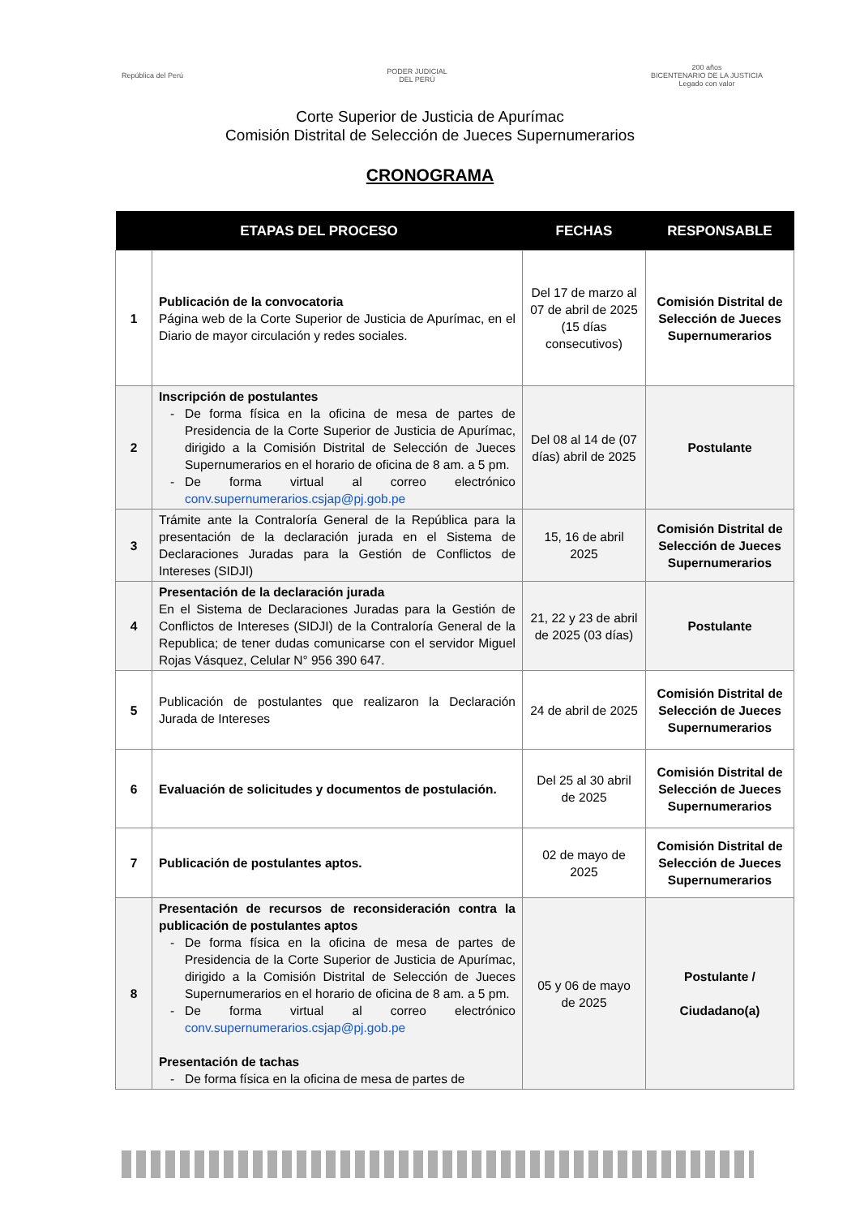República del Perú
PODER JUDICIAL
DEL PERÚ
200 años
BICENTENARIO DE LA JUSTICIA
Legado con valor
Corte Superior de Justicia de Apurímac
Comisión Distrital de Selección de Jueces Supernumerarios
CRONOGRAMA
| ETAPAS DEL PROCESO | | FECHAS | RESPONSABLE |
| --- | --- | --- | --- |
| 1 | Publicación de la convocatoria Página web de la Corte Superior de Justicia de Apurímac, en el Diario de mayor circulación y redes sociales. | Del 17 de marzo al 07 de abril de 2025 (15 días consecutivos) | Comisión Distrital de Selección de Jueces Supernumerarios |
| 2 | Inscripción de postulantes De forma física en la oficina de mesa de partes de Presidencia de la Corte Superior de Justicia de Apurímac, dirigido a la Comisión Distrital de Selección de Jueces Supernumerarios en el horario de oficina de 8 am. a 5 pm. De forma virtual al correo electrónico conv.supernumerarios.csjap@pj.gob.pe | Del 08 al 14 de (07 días) abril de 2025 | Postulante |
| 3 | Trámite ante la Contraloría General de la República para la presentación de la declaración jurada en el Sistema de Declaraciones Juradas para la Gestión de Conflictos de Intereses (SIDJI) | 15, 16 de abril 2025 | Comisión Distrital de Selección de Jueces Supernumerarios |
| 4 | Presentación de la declaración jurada En el Sistema de Declaraciones Juradas para la Gestión de Conflictos de Intereses (SIDJI) de la Contraloría General de la Republica; de tener dudas comunicarse con el servidor Miguel Rojas Vásquez, Celular N° 956 390 647. | 21, 22 y 23 de abril de 2025 (03 días) | Postulante |
| 5 | Publicación de postulantes que realizaron la Declaración Jurada de Intereses | 24 de abril de 2025 | Comisión Distrital de Selección de Jueces Supernumerarios |
| 6 | Evaluación de solicitudes y documentos de postulación. | Del 25 al 30 abril de 2025 | Comisión Distrital de Selección de Jueces Supernumerarios |
| 7 | Publicación de postulantes aptos. | 02 de mayo de 2025 | Comisión Distrital de Selección de Jueces Supernumerarios |
| 8 | Presentación de recursos de reconsideración contra la publicación de postulantes aptos De forma física en la oficina de mesa de partes de Presidencia de la Corte Superior de Justicia de Apurímac, dirigido a la Comisión Distrital de Selección de Jueces Supernumerarios en el horario de oficina de 8 am. a 5 pm. De forma virtual al correo electrónico conv.supernumerarios.csjap@pj.gob.pe Presentación de tachas De forma física en la oficina de mesa de partes de | 05 y 06 de mayo de 2025 | Postulante / Ciudadano(a) |